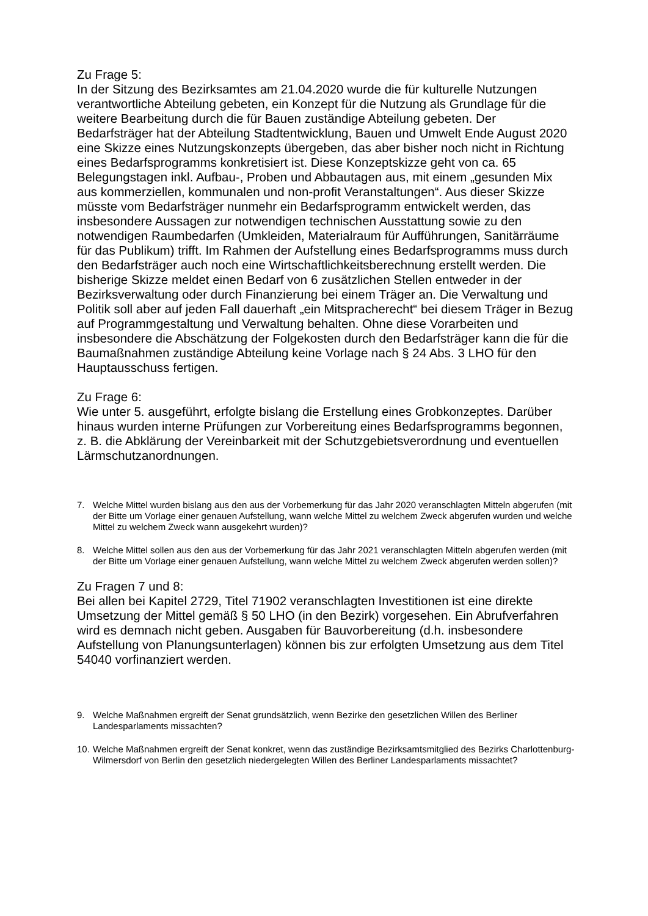Zu Frage 5:
In der Sitzung des Bezirksamtes am 21.04.2020 wurde die für kulturelle Nutzungen verantwortliche Abteilung gebeten, ein Konzept für die Nutzung als Grundlage für die weitere Bearbeitung durch die für Bauen zuständige Abteilung gebeten. Der Bedarfsträger hat der Abteilung Stadtentwicklung, Bauen und Umwelt Ende August 2020 eine Skizze eines Nutzungskonzepts übergeben, das aber bisher noch nicht in Richtung eines Bedarfsprogramms konkretisiert ist. Diese Konzeptskizze geht von ca. 65 Belegungstagen inkl. Aufbau-, Proben und Abbautagen aus, mit einem „gesunden Mix aus kommerziellen, kommunalen und non-profit Veranstaltungen“. Aus dieser Skizze müsste vom Bedarfsträger nunmehr ein Bedarfsprogramm entwickelt werden, das insbesondere Aussagen zur notwendigen technischen Ausstattung sowie zu den notwendigen Raumbedarfen (Umkleiden, Materialraum für Aufführungen, Sanitärräume für das Publikum) trifft. Im Rahmen der Aufstellung eines Bedarfsprogramms muss durch den Bedarfsträger auch noch eine Wirtschaftlichkeitsberechnung erstellt werden. Die bisherige Skizze meldet einen Bedarf von 6 zusätzlichen Stellen entweder in der Bezirksverwaltung oder durch Finanzierung bei einem Träger an. Die Verwaltung und Politik soll aber auf jeden Fall dauerhaft „ein Mitspracherecht“ bei diesem Träger in Bezug auf Programmgestaltung und Verwaltung behalten. Ohne diese Vorarbeiten und insbesondere die Abschätzung der Folgekosten durch den Bedarfsträger kann die für die Baumaßnahmen zuständige Abteilung keine Vorlage nach § 24 Abs. 3 LHO für den Hauptausschuss fertigen.
Zu Frage 6:
Wie unter 5. ausgeführt, erfolgte bislang die Erstellung eines Grobkonzeptes. Darüber hinaus wurden interne Prüfungen zur Vorbereitung eines Bedarfsprogramms begonnen, z. B. die Abklärung der Vereinbarkeit mit der Schutzgebietsverordnung und eventuellen Lärmschutzanordnungen.
7. Welche Mittel wurden bislang aus den aus der Vorbemerkung für das Jahr 2020 veranschlagten Mitteln abgerufen (mit der Bitte um Vorlage einer genauen Aufstellung, wann welche Mittel zu welchem Zweck abgerufen wurden und welche Mittel zu welchem Zweck wann ausgekehrt wurden)?
8. Welche Mittel sollen aus den aus der Vorbemerkung für das Jahr 2021 veranschlagten Mitteln abgerufen werden (mit der Bitte um Vorlage einer genauen Aufstellung, wann welche Mittel zu welchem Zweck abgerufen werden sollen)?
Zu Fragen 7 und 8:
Bei allen bei Kapitel 2729, Titel 71902 veranschlagten Investitionen ist eine direkte Umsetzung der Mittel gemäß § 50 LHO (in den Bezirk) vorgesehen. Ein Abrufverfahren wird es demnach nicht geben. Ausgaben für Bauvorbereitung (d.h. insbesondere Aufstellung von Planungsunterlagen) können bis zur erfolgten Umsetzung aus dem Titel 54040 vorfinanziert werden.
9. Welche Maßnahmen ergreift der Senat grundsätzlich, wenn Bezirke den gesetzlichen Willen des Berliner Landesparlaments missachten?
10. Welche Maßnahmen ergreift der Senat konkret, wenn das zuständige Bezirksamtsmitglied des Bezirks Charlottenburg-Wilmersdorf von Berlin den gesetzlich niedergelegten Willen des Berliner Landesparlaments missachtet?